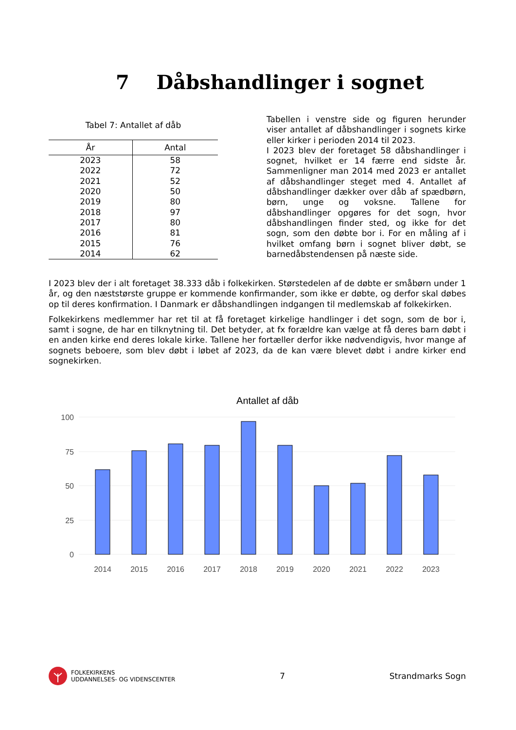7 Dåbshandlinger i sognet
Tabel 7: Antallet af dåb
| År | Antal |
| --- | --- |
| 2023 | 58 |
| 2022 | 72 |
| 2021 | 52 |
| 2020 | 50 |
| 2019 | 80 |
| 2018 | 97 |
| 2017 | 80 |
| 2016 | 81 |
| 2015 | 76 |
| 2014 | 62 |
Tabellen i venstre side og figuren herunder viser antallet af dåbshandlinger i sognets kirke eller kirker i perioden 2014 til 2023.
I 2023 blev der foretaget 58 dåbshandlinger i sognet, hvilket er 14 færre end sidste år. Sammenligner man 2014 med 2023 er antallet af dåbshandlinger steget med 4. Antallet af dåbshandlinger dækker over dåb af spædbørn, børn, unge og voksne. Tallene for dåbshandlinger opgøres for det sogn, hvor dåbshandlingen finder sted, og ikke for det sogn, som den døbte bor i. For en måling af i hvilket omfang børn i sognet bliver døbt, se barnedåbstendensen på næste side.
I 2023 blev der i alt foretaget 38.333 dåb i folkekirken. Størstedelen af de døbte er småbørn under 1 år, og den næststørste gruppe er kommende konfirmander, som ikke er døbte, og derfor skal døbes op til deres konfirmation. I Danmark er dåbshandlingen indgangen til medlemskab af folkekirken.
Folkekirkens medlemmer har ret til at få foretaget kirkelige handlinger i det sogn, som de bor i, samt i sogne, de har en tilknytning til. Det betyder, at fx forældre kan vælge at få deres barn døbt i en anden kirke end deres lokale kirke. Tallene her fortæller derfor ikke nødvendigvis, hvor mange af sognets beboere, som blev døbt i løbet af 2023, da de kan være blevet døbt i andre kirker end sognekirken.
Antallet af dåb
100
75
50
25
0
2014
2015
2016
2017
2018
2019
2020
2021
2022
2023
FOLKEKIRKENS
UDDANNELSES- OG VIDENSCENTER
7 Strandmarks Sogn